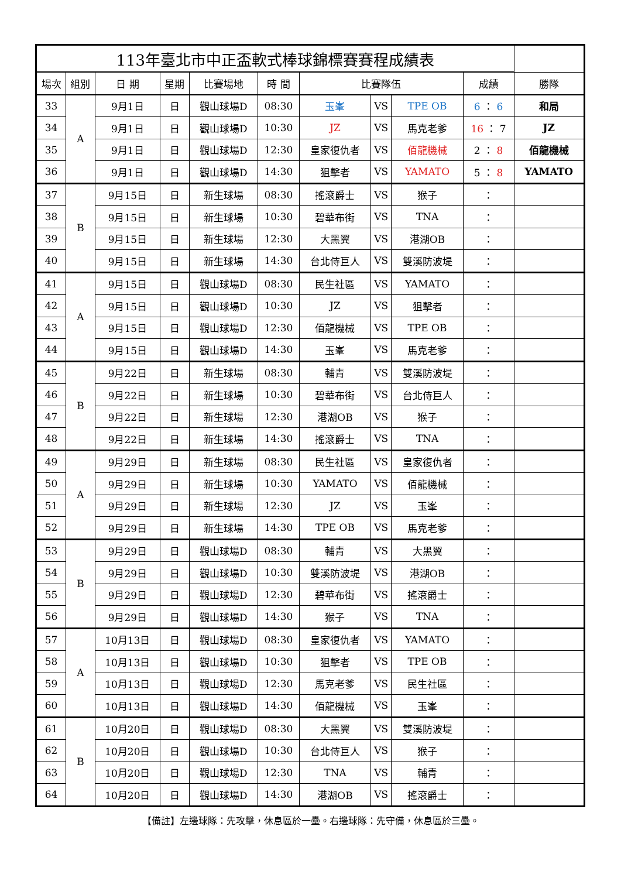| 113年臺北市中正盃軟式棒球錦標賽賽程成績表 | | | | | | | | | | |
| 場次 | 組別 | 日 期 | 星期 | 比賽場地 | 時 間 | 比賽隊伍 | | | 成績 | 勝隊 |
| 33 | A | 9月1日 | 日 | 觀山球場D | 08:30 | 玉峯 | VS | TPE OB | 6 ： 6 | 和局 |
| 34 | | 9月1日 | 日 | 觀山球場D | 10:30 | JZ | VS | 馬克老爹 | 16 ： 7 | JZ |
| 35 | | 9月1日 | 日 | 觀山球場D | 12:30 | 皇家復仇者 | VS | 佰龍機械 | 2 ： 8 | 佰龍機械 |
| 36 | | 9月1日 | 日 | 觀山球場D | 14:30 | 狙擊者 | VS | YAMATO | 5 ： 8 | YAMATO |
| 37 | B | 9月15日 | 日 | 新生球場 | 08:30 | 搖滾爵士 | VS | 猴子 | ： | |
| 38 | | 9月15日 | 日 | 新生球場 | 10:30 | 碧華布街 | VS | TNA | ： | |
| 39 | | 9月15日 | 日 | 新生球場 | 12:30 | 大黑翼 | VS | 港湖OB | ： | |
| 40 | | 9月15日 | 日 | 新生球場 | 14:30 | 台北侍巨人 | VS | 雙溪防波堤 | ： | |
| 41 | A | 9月15日 | 日 | 觀山球場D | 08:30 | 民生社區 | VS | YAMATO | ： | |
| 42 | | 9月15日 | 日 | 觀山球場D | 10:30 | JZ | VS | 狙擊者 | ： | |
| 43 | | 9月15日 | 日 | 觀山球場D | 12:30 | 佰龍機械 | VS | TPE OB | ： | |
| 44 | | 9月15日 | 日 | 觀山球場D | 14:30 | 玉峯 | VS | 馬克老爹 | ： | |
| 45 | B | 9月22日 | 日 | 新生球場 | 08:30 | 輔青 | VS | 雙溪防波堤 | ： | |
| 46 | | 9月22日 | 日 | 新生球場 | 10:30 | 碧華布街 | VS | 台北侍巨人 | ： | |
| 47 | | 9月22日 | 日 | 新生球場 | 12:30 | 港湖OB | VS | 猴子 | ： | |
| 48 | | 9月22日 | 日 | 新生球場 | 14:30 | 搖滾爵士 | VS | TNA | ： | |
| 49 | A | 9月29日 | 日 | 新生球場 | 08:30 | 民生社區 | VS | 皇家復仇者 | ： | |
| 50 | | 9月29日 | 日 | 新生球場 | 10:30 | YAMATO | VS | 佰龍機械 | ： | |
| 51 | | 9月29日 | 日 | 新生球場 | 12:30 | JZ | VS | 玉峯 | ： | |
| 52 | | 9月29日 | 日 | 新生球場 | 14:30 | TPE OB | VS | 馬克老爹 | ： | |
| 53 | B | 9月29日 | 日 | 觀山球場D | 08:30 | 輔青 | VS | 大黑翼 | ： | |
| 54 | | 9月29日 | 日 | 觀山球場D | 10:30 | 雙溪防波堤 | VS | 港湖OB | ： | |
| 55 | | 9月29日 | 日 | 觀山球場D | 12:30 | 碧華布街 | VS | 搖滾爵士 | ： | |
| 56 | | 9月29日 | 日 | 觀山球場D | 14:30 | 猴子 | VS | TNA | ： | |
| 57 | A | 10月13日 | 日 | 觀山球場D | 08:30 | 皇家復仇者 | VS | YAMATO | ： | |
| 58 | | 10月13日 | 日 | 觀山球場D | 10:30 | 狙擊者 | VS | TPE OB | ： | |
| 59 | | 10月13日 | 日 | 觀山球場D | 12:30 | 馬克老爹 | VS | 民生社區 | ： | |
| 60 | | 10月13日 | 日 | 觀山球場D | 14:30 | 佰龍機械 | VS | 玉峯 | ： | |
| 61 | B | 10月20日 | 日 | 觀山球場D | 08:30 | 大黑翼 | VS | 雙溪防波堤 | ： | |
| 62 | | 10月20日 | 日 | 觀山球場D | 10:30 | 台北侍巨人 | VS | 猴子 | ： | |
| 63 | | 10月20日 | 日 | 觀山球場D | 12:30 | TNA | VS | 輔青 | ： | |
| 64 | | 10月20日 | 日 | 觀山球場D | 14:30 | 港湖OB | VS | 搖滾爵士 | ： | |
【備註】左邊球隊：先攻擊，休息區於一壘。右邊球隊：先守備，休息區於三壘。